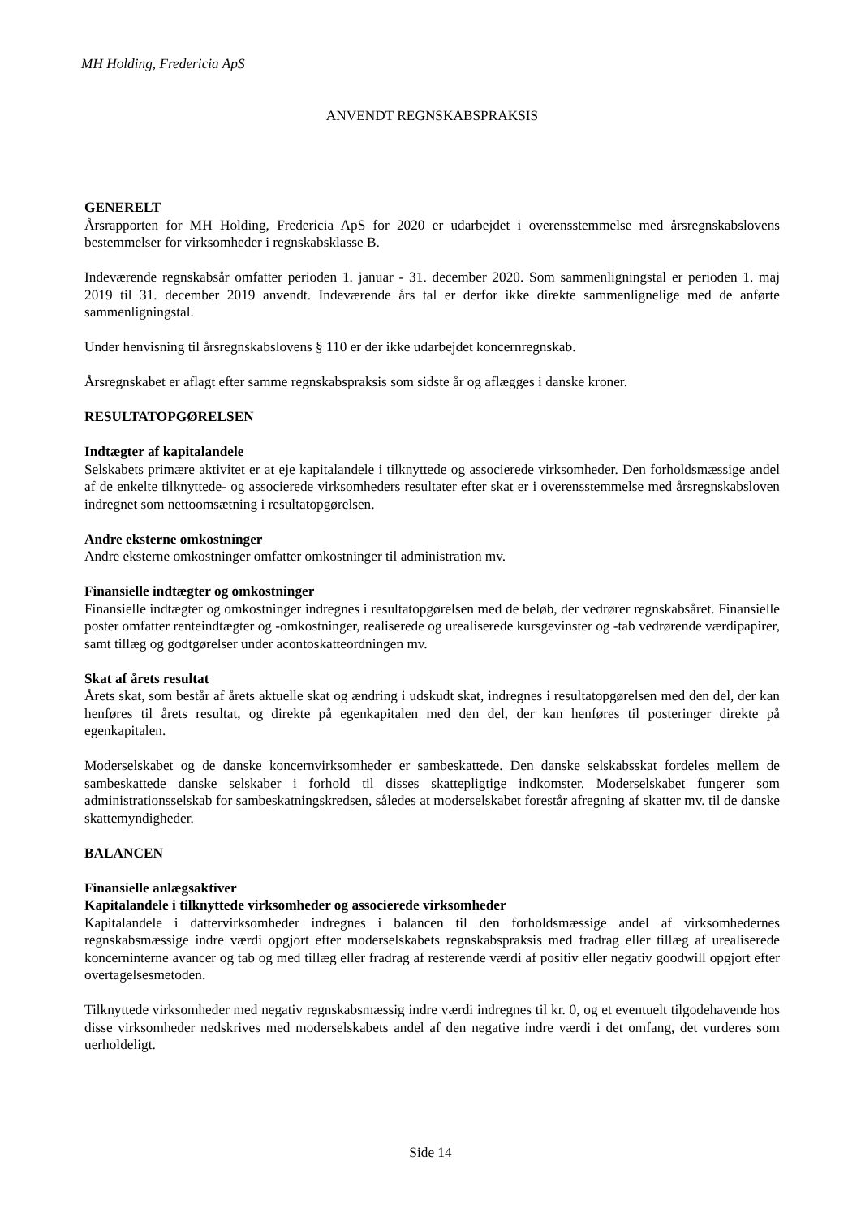MH Holding, Fredericia ApS
ANVENDT REGNSKABSPRAKSIS
GENERELT
Årsrapporten for MH Holding, Fredericia ApS for 2020 er udarbejdet i overensstemmelse med årsregnskabslovens bestemmelser for virksomheder i regnskabsklasse B.
Indeværende regnskabsår omfatter perioden 1. januar - 31. december 2020. Som sammenligningstal er perioden 1. maj 2019 til 31. december 2019 anvendt. Indeværende års tal er derfor ikke direkte sammenlignelige med de anførte sammenligningstal.
Under henvisning til årsregnskabslovens § 110 er der ikke udarbejdet koncernregnskab.
Årsregnskabet er aflagt efter samme regnskabspraksis som sidste år og aflægges i danske kroner.
RESULTATOPGØRELSEN
Indtægter af kapitalandele
Selskabets primære aktivitet er at eje kapitalandele i tilknyttede og associerede virksomheder. Den forholdsmæssige andel af de enkelte tilknyttede- og associerede virksomheders resultater efter skat er i overensstemmelse med årsregnskabsloven indregnet som nettoomsætning i resultatopgørelsen.
Andre eksterne omkostninger
Andre eksterne omkostninger omfatter omkostninger til administration mv.
Finansielle indtægter og omkostninger
Finansielle indtægter og omkostninger indregnes i resultatopgørelsen med de beløb, der vedrører regnskabsåret. Finansielle poster omfatter renteindtægter og -omkostninger, realiserede og urealiserede kursgevinster og -tab vedrørende værdipapirer, samt tillæg og godtgørelser under acontoskatteordningen mv.
Skat af årets resultat
Årets skat, som består af årets aktuelle skat og ændring i udskudt skat, indregnes i resultatopgørelsen med den del, der kan henføres til årets resultat, og direkte på egenkapitalen med den del, der kan henføres til posteringer direkte på egenkapitalen.
Moderselskabet og de danske koncernvirksomheder er sambeskattede. Den danske selskabsskat fordeles mellem de sambeskattede danske selskaber i forhold til disses skattepligtige indkomster. Moderselskabet fungerer som administrationsselskab for sambeskatningskredsen, således at moderselskabet forestår afregning af skatter mv. til de danske skattemyndigheder.
BALANCEN
Finansielle anlægsaktiver
Kapitalandele i tilknyttede virksomheder og associerede virksomheder
Kapitalandele i dattervirksomheder indregnes i balancen til den forholdsmæssige andel af virksomhedernes regnskabsmæssige indre værdi opgjort efter moderselskabets regnskabspraksis med fradrag eller tillæg af urealiserede koncerninterne avancer og tab og med tillæg eller fradrag af resterende værdi af positiv eller negativ goodwill opgjort efter overtagelsesmetoden.
Tilknyttede virksomheder med negativ regnskabsmæssig indre værdi indregnes til kr. 0, og et eventuelt tilgodehavende hos disse virksomheder nedskrives med moderselskabets andel af den negative indre værdi i det omfang, det vurderes som uerholdeligt.
Side 14